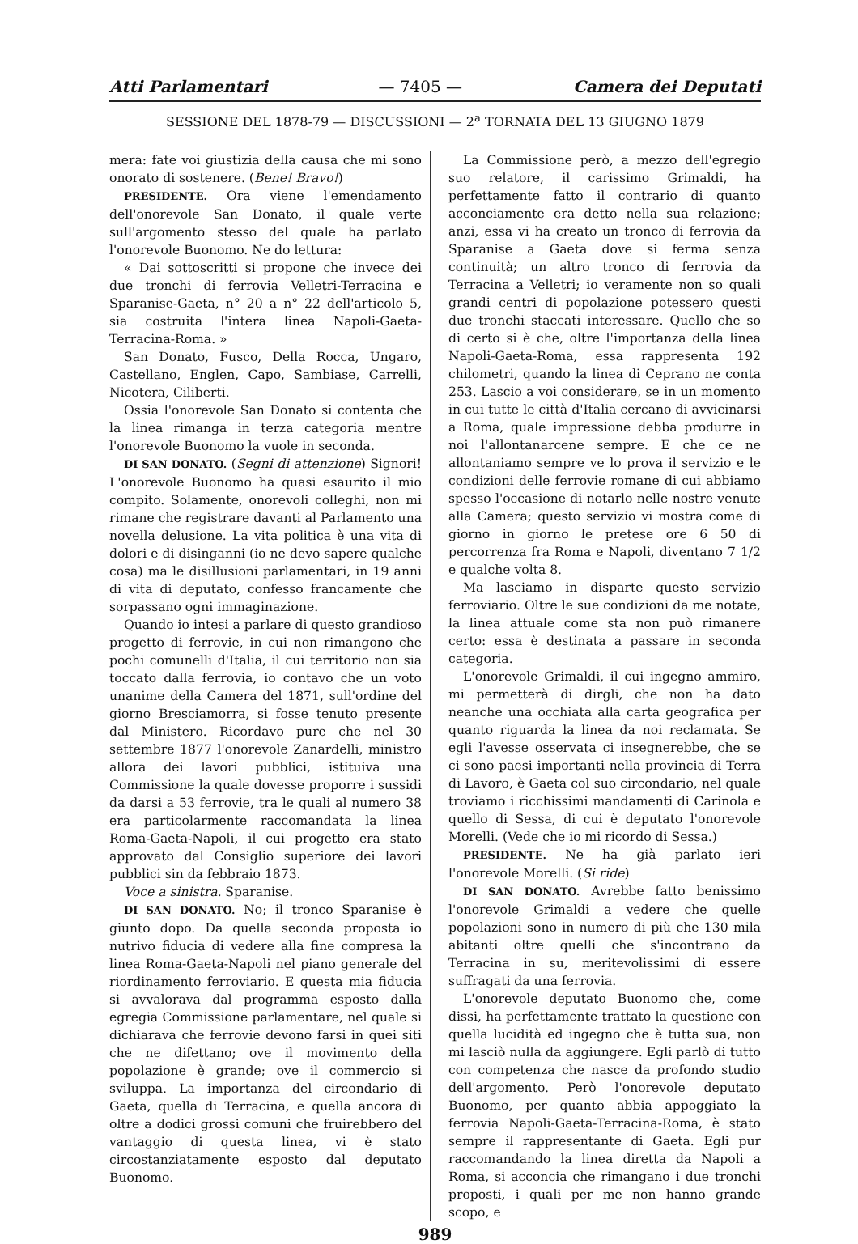Atti Parlamentari — 7405 — Camera dei Deputati
SESSIONE DEL 1878-79 — DISCUSSIONI — 2<sup>a</sup> TORNATA DEL 13 GIUGNO 1879
mera: fate voi giustizia della causa che mi sono onorato di sostenere. (Bene! Bravo!)
PRESIDENTE. Ora viene l'emendamento dell'onorevole San Donato, il quale verte sull'argomento stesso del quale ha parlato l'onorevole Buonomo. Ne do lettura:
« Dai sottoscritti si propone che invece dei due tronchi di ferrovia Velletri-Terracina e Sparanise-Gaeta, n° 20 a n° 22 dell'articolo 5, sia costruita l'intera linea Napoli-Gaeta-Terracina-Roma. »
San Donato, Fusco, Della Rocca, Ungaro, Castellano, Englen, Capo, Sambiase, Carrelli, Nicotera, Ciliberti.
Ossia l'onorevole San Donato si contenta che la linea rimanga in terza categoria mentre l'onorevole Buonomo la vuole in seconda.
DI SAN DONATO. (Segni di attenzione) Signori! L'onorevole Buonomo ha quasi esaurito il mio compito. Solamente, onorevoli colleghi, non mi rimane che registrare davanti al Parlamento una novella delusione. La vita politica è una vita di dolori e di disinganni (io ne devo sapere qualche cosa) ma le disillusioni parlamentari, in 19 anni di vita di deputato, confesso francamente che sorpassano ogni immaginazione.
Quando io intesi a parlare di questo grandioso progetto di ferrovie, in cui non rimangono che pochi comunelli d'Italia, il cui territorio non sia toccato dalla ferrovia, io contavo che un voto unanime della Camera del 1871, sull'ordine del giorno Bresciamorra, si fosse tenuto presente dal Ministero. Ricordavo pure che nel 30 settembre 1877 l'onorevole Zanardelli, ministro allora dei lavori pubblici, istituiva una Commissione la quale dovesse proporre i sussidi da darsi a 53 ferrovie, tra le quali al numero 38 era particolarmente raccomandata la linea Roma-Gaeta-Napoli, il cui progetto era stato approvato dal Consiglio superiore dei lavori pubblici sin da febbraio 1873.
Voce a sinistra. Sparanise.
DI SAN DONATO. No; il tronco Sparanise è giunto dopo. Da quella seconda proposta io nutrivo fiducia di vedere alla fine compresa la linea Roma-Gaeta-Napoli nel piano generale del riordinamento ferroviario. E questa mia fiducia si avvalorava dal programma esposto dalla egregia Commissione parlamentare, nel quale si dichiarava che ferrovie devono farsi in quei siti che ne difettano; ove il movimento della popolazione è grande; ove il commercio si sviluppa. La importanza del circondario di Gaeta, quella di Terracina, e quella ancora di oltre a dodici grossi comuni che fruirebbero del vantaggio di questa linea, vi è stato circostanziatamente esposto dal deputato Buonomo.
La Commissione però, a mezzo dell'egregio suo relatore, il carissimo Grimaldi, ha perfettamente fatto il contrario di quanto acconciamente era detto nella sua relazione; anzi, essa vi ha creato un tronco di ferrovia da Sparanise a Gaeta dove si ferma senza continuità; un altro tronco di ferrovia da Terracina a Velletri; io veramente non so quali grandi centri di popolazione potessero questi due tronchi staccati interessare. Quello che so di certo si è che, oltre l'importanza della linea Napoli-Gaeta-Roma, essa rappresenta 192 chilometri, quando la linea di Ceprano ne conta 253. Lascio a voi considerare, se in un momento in cui tutte le città d'Italia cercano di avvicinarsi a Roma, quale impressione debba produrre in noi l'allontanarcene sempre. E che ce ne allontaniamo sempre ve lo prova il servizio e le condizioni delle ferrovie romane di cui abbiamo spesso l'occasione di notarlo nelle nostre venute alla Camera; questo servizio vi mostra come di giorno in giorno le pretese ore 6 50 di percorrenza fra Roma e Napoli, diventano 7 1/2 e qualche volta 8.
Ma lasciamo in disparte questo servizio ferroviario. Oltre le sue condizioni da me notate, la linea attuale come sta non può rimanere certo: essa è destinata a passare in seconda categoria.
L'onorevole Grimaldi, il cui ingegno ammiro, mi permetterà di dirgli, che non ha dato neanche una occhiata alla carta geografica per quanto riguarda la linea da noi reclamata. Se egli l'avesse osservata ci insegnerebbe, che se ci sono paesi importanti nella provincia di Terra di Lavoro, è Gaeta col suo circondario, nel quale troviamo i ricchissimi mandamenti di Carinola e quello di Sessa, di cui è deputato l'onorevole Morelli. (Vede che io mi ricordo di Sessa.)
PRESIDENTE. Ne ha già parlato ieri l'onorevole Morelli. (Si ride)
DI SAN DONATO. Avrebbe fatto benissimo l'onorevole Grimaldi a vedere che quelle popolazioni sono in numero di più che 130 mila abitanti oltre quelli che s'incontrano da Terracina in su, meritevolissimi di essere suffragati da una ferrovia.
L'onorevole deputato Buonomo che, come dissi, ha perfettamente trattato la questione con quella lucidità ed ingegno che è tutta sua, non mi lasciò nulla da aggiungere. Egli parlò di tutto con competenza che nasce da profondo studio dell'argomento. Però l'onorevole deputato Buonomo, per quanto abbia appoggiato la ferrovia Napoli-Gaeta-Terracina-Roma, è stato sempre il rappresentante di Gaeta. Egli pur raccomandando la linea diretta da Napoli a Roma, si acconcia che rimangano i due tronchi proposti, i quali per me non hanno grande scopo, e
989